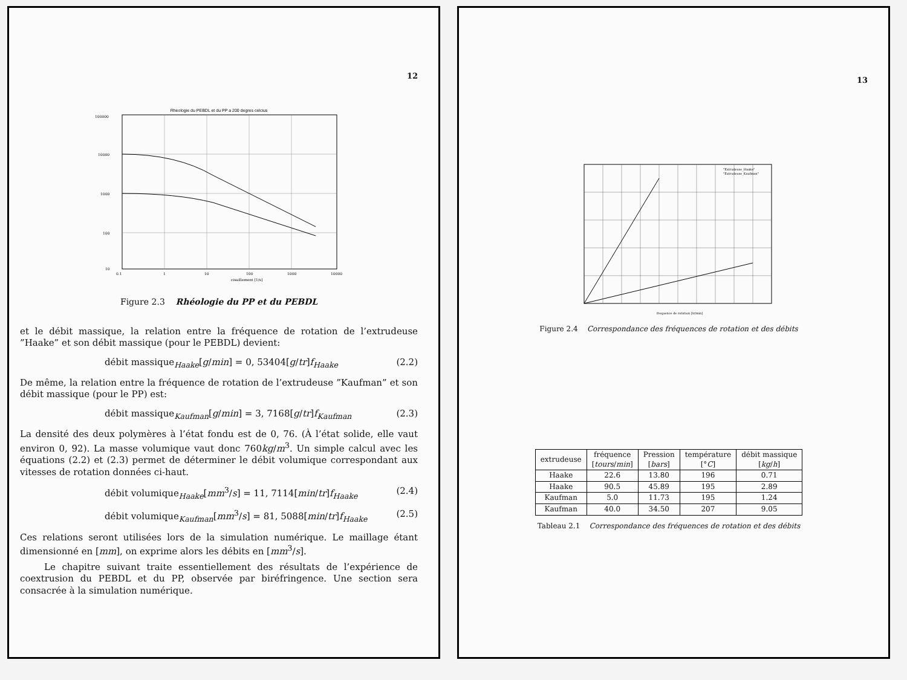12
Rheologie du PEBDL et du PP a 200 degres celcius
100000
10000
1000
100
10
0.1
1
10
100
1000
10000
cisaillement [1/s]
Figure 2.3 Rhéologie du PP et du PEBDL
et le débit massique, la relation entre la fréquence de rotation de l’extrudeuse ”Haake” et son débit massique (pour le PEBDL) devient:
débit massique<sub>Haake</sub>[g/min] = 0, 53404[g/tr]f<sub>Haake</sub> (2.2)
De même, la relation entre la fréquence de rotation de l’extrudeuse ”Kaufman” et son débit massique (pour le PP) est:
débit massique<sub>Kaufman</sub>[g/min] = 3, 7168[g/tr]f<sub>Kaufman</sub> (2.3)
La densité des deux polymères à l’état fondu est de 0, 76. (À l’état solide, elle vaut environ 0, 92). La masse volumique vaut donc 760kg/m<sup>3</sup>. Un simple calcul avec les équations (2.2) et (2.3) permet de déterminer le débit volumique correspondant aux vitesses de rotation données ci-haut.
débit volumique<sub>Haake</sub>[mm<sup>3</sup>/s] = 11, 7114[min/tr]f<sub>Haake</sub> (2.4)
débit volumique<sub>Kaufman</sub>[mm<sup>3</sup>/s] = 81, 5088[min/tr]f<sub>Haake</sub> (2.5)
Ces relations seront utilisées lors de la simulation numérique. Le maillage étant dimensionné en [mm], on exprime alors les débits en [mm<sup>3</sup>/s].
Le chapitre suivant traite essentiellement des résultats de l’expérience de coextrusion du PEBDL et du PP, observée par biréfringence. Une section sera consacrée à la simulation numérique.
13
"Extrudeuse_Haake"
"Extrudeuse_Kaufman"
frequence de rotation [tr/min]
Figure 2.4 Correspondance des fréquences de rotation et des débits
| extrudeuse | fréquence [ tours / min ] | Pression [ bars ] | température [° C ] | débit massique [ kg / h ] |
| --- | --- | --- | --- | --- |
| Haake | 22.6 | 13.80 | 196 | 0.71 |
| Haake | 90.5 | 45.89 | 195 | 2.89 |
| Kaufman | 5.0 | 11.73 | 195 | 1.24 |
| Kaufman | 40.0 | 34.50 | 207 | 9.05 |
Tableau 2.1 Correspondance des fréquences de rotation et des débits